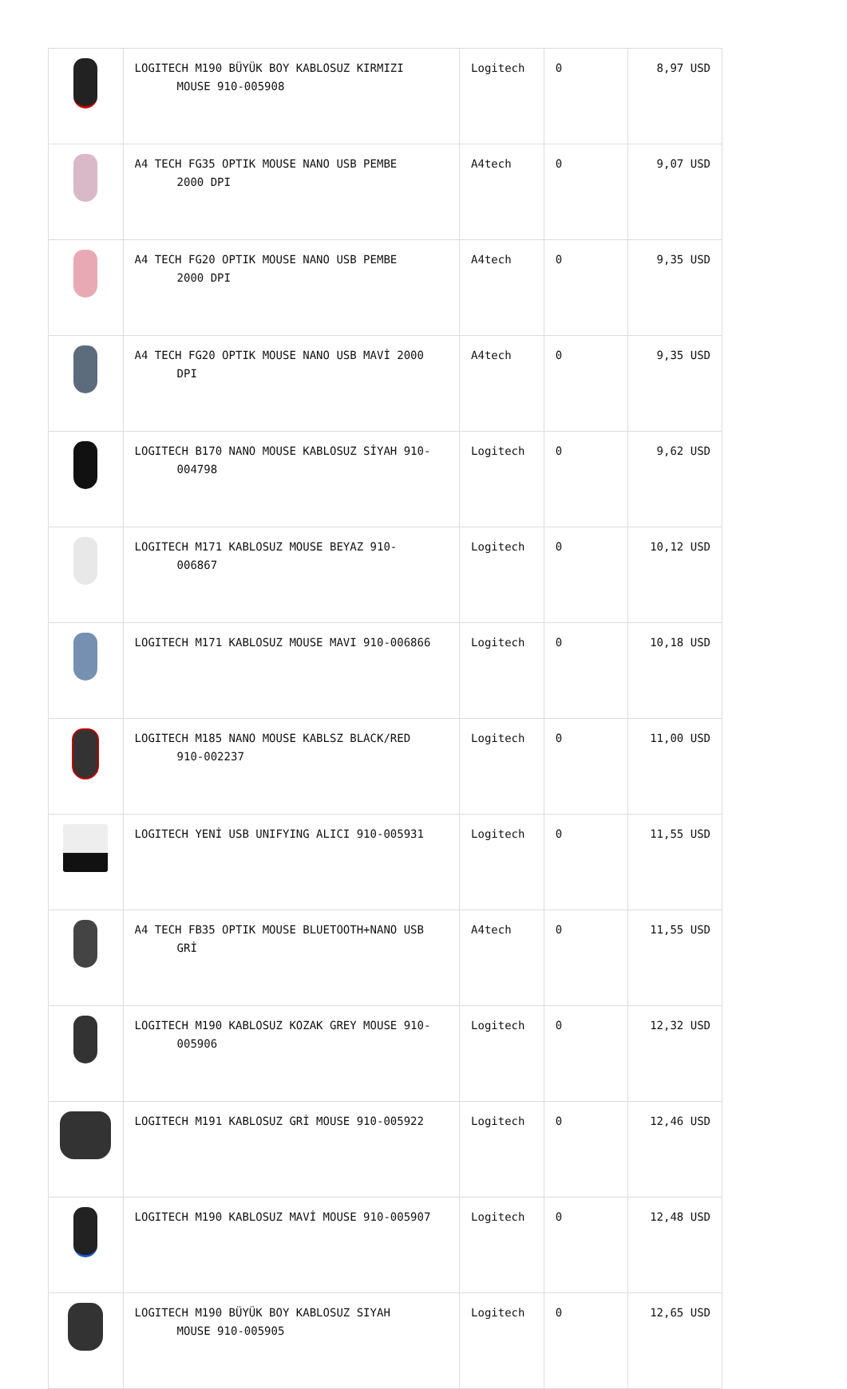| | LOGITECH M190 BÜYÜK BOY KABLOSUZ KIRMIZI MOUSE 910-005908 | Logitech | 0 | 8,97 USD |
| | A4 TECH FG35 OPTIK MOUSE NANO USB PEMBE 2000 DPI | A4tech | 0 | 9,07 USD |
| | A4 TECH FG20 OPTIK MOUSE NANO USB PEMBE 2000 DPI | A4tech | 0 | 9,35 USD |
| | A4 TECH FG20 OPTIK MOUSE NANO USB MAVİ 2000 DPI | A4tech | 0 | 9,35 USD |
| | LOGITECH B170 NANO MOUSE KABLOSUZ SİYAH 910- 004798 | Logitech | 0 | 9,62 USD |
| | LOGITECH M171 KABLOSUZ MOUSE BEYAZ 910- 006867 | Logitech | 0 | 10,12 USD |
| | LOGITECH M171 KABLOSUZ MOUSE MAVI 910-006866 | Logitech | 0 | 10,18 USD |
| | LOGITECH M185 NANO MOUSE KABLSZ BLACK/RED 910-002237 | Logitech | 0 | 11,00 USD |
| | LOGITECH YENİ USB UNIFYING ALICI 910-005931 | Logitech | 0 | 11,55 USD |
| | A4 TECH FB35 OPTIK MOUSE BLUETOOTH+NANO USB GRİ | A4tech | 0 | 11,55 USD |
| | LOGITECH M190 KABLOSUZ KOZAK GREY MOUSE 910- 005906 | Logitech | 0 | 12,32 USD |
| | LOGITECH M191 KABLOSUZ GRİ MOUSE 910-005922 | Logitech | 0 | 12,46 USD |
| | LOGITECH M190 KABLOSUZ MAVİ MOUSE 910-005907 | Logitech | 0 | 12,48 USD |
| | LOGITECH M190 BÜYÜK BOY KABLOSUZ SIYAH MOUSE 910-005905 | Logitech | 0 | 12,65 USD |